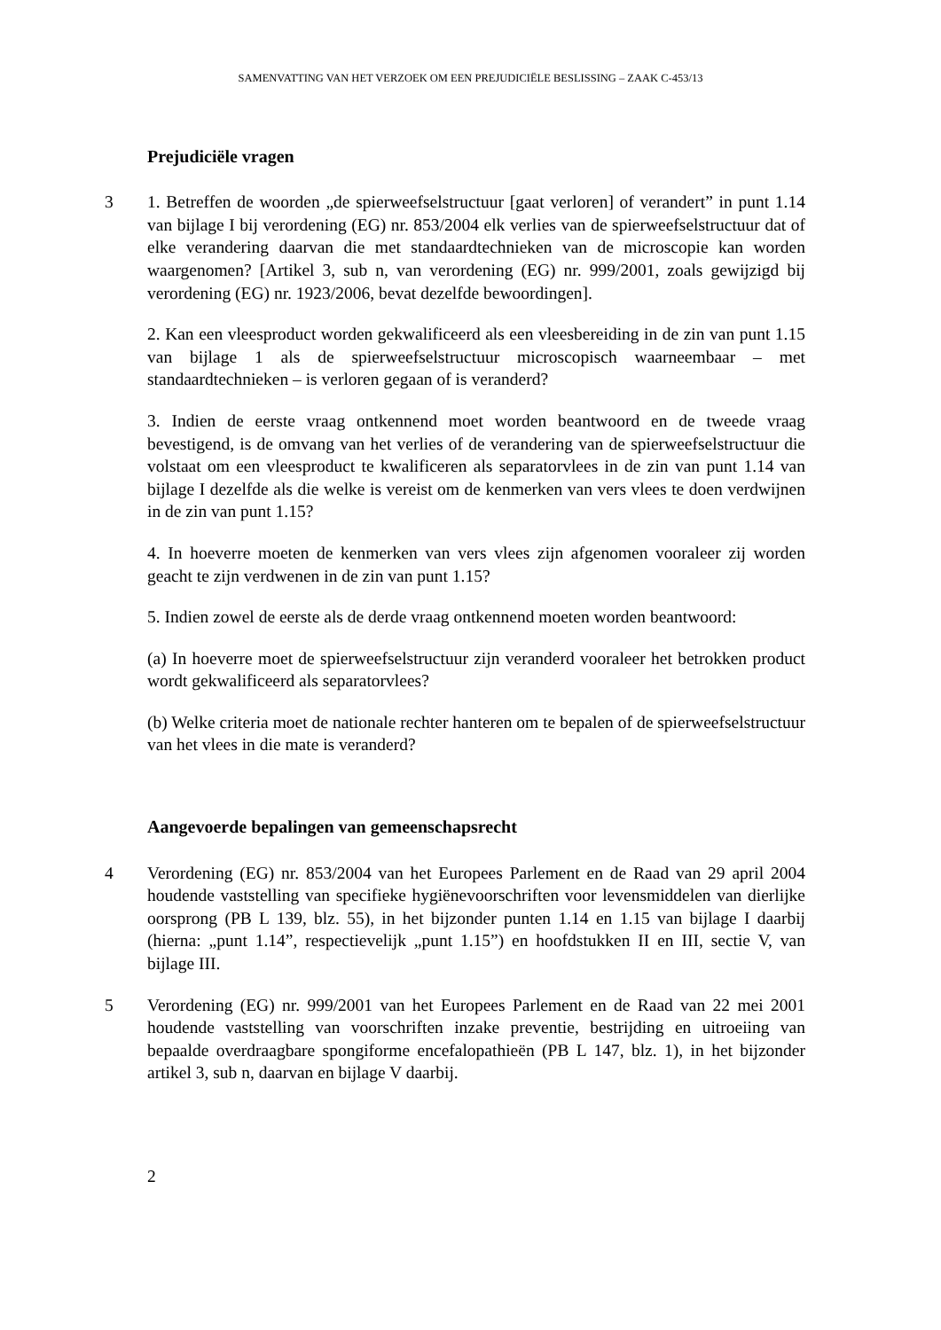SAMENVATTING VAN HET VERZOEK OM EEN PREJUDICIËLE BESLISSING – ZAAK C-453/13
Prejudiciële vragen
3 1. Betreffen de woorden „de spierweefselstructuur [gaat verloren] of verandert” in punt 1.14 van bijlage I bij verordening (EG) nr. 853/2004 elk verlies van de spierweefselstructuur dat of elke verandering daarvan die met standaardtechnieken van de microscopie kan worden waargenomen? [Artikel 3, sub n, van verordening (EG) nr. 999/2001, zoals gewijzigd bij verordening (EG) nr. 1923/2006, bevat dezelfde bewoordingen].
2. Kan een vleesproduct worden gekwalificeerd als een vleesbereiding in de zin van punt 1.15 van bijlage 1 als de spierweefselstructuur microscopisch waarneembaar – met standaardtechnieken – is verloren gegaan of is veranderd?
3. Indien de eerste vraag ontkennend moet worden beantwoord en de tweede vraag bevestigend, is de omvang van het verlies of de verandering van de spierweefselstructuur die volstaat om een vleesproduct te kwalificeren als separatorvlees in de zin van punt 1.14 van bijlage I dezelfde als die welke is vereist om de kenmerken van vers vlees te doen verdwijnen in de zin van punt 1.15?
4. In hoeverre moeten de kenmerken van vers vlees zijn afgenomen vooraleer zij worden geacht te zijn verdwenen in de zin van punt 1.15?
5. Indien zowel de eerste als de derde vraag ontkennend moeten worden beantwoord:
(a) In hoeverre moet de spierweefselstructuur zijn veranderd vooraleer het betrokken product wordt gekwalificeerd als separatorvlees?
(b) Welke criteria moet de nationale rechter hanteren om te bepalen of de spierweefselstructuur van het vlees in die mate is veranderd?
Aangevoerde bepalingen van gemeenschapsrecht
4 Verordening (EG) nr. 853/2004 van het Europees Parlement en de Raad van 29 april 2004 houdende vaststelling van specifieke hygiënevoorschriften voor levensmiddelen van dierlijke oorsprong (PB L 139, blz. 55), in het bijzonder punten 1.14 en 1.15 van bijlage I daarbij (hierna: „punt 1.14”, respectievelijk „punt 1.15”) en hoofdstukken II en III, sectie V, van bijlage III.
5 Verordening (EG) nr. 999/2001 van het Europees Parlement en de Raad van 22 mei 2001 houdende vaststelling van voorschriften inzake preventie, bestrijding en uitroeiing van bepaalde overdraagbare spongiforme encefalopathieën (PB L 147, blz. 1), in het bijzonder artikel 3, sub n, daarvan en bijlage V daarbij.
2